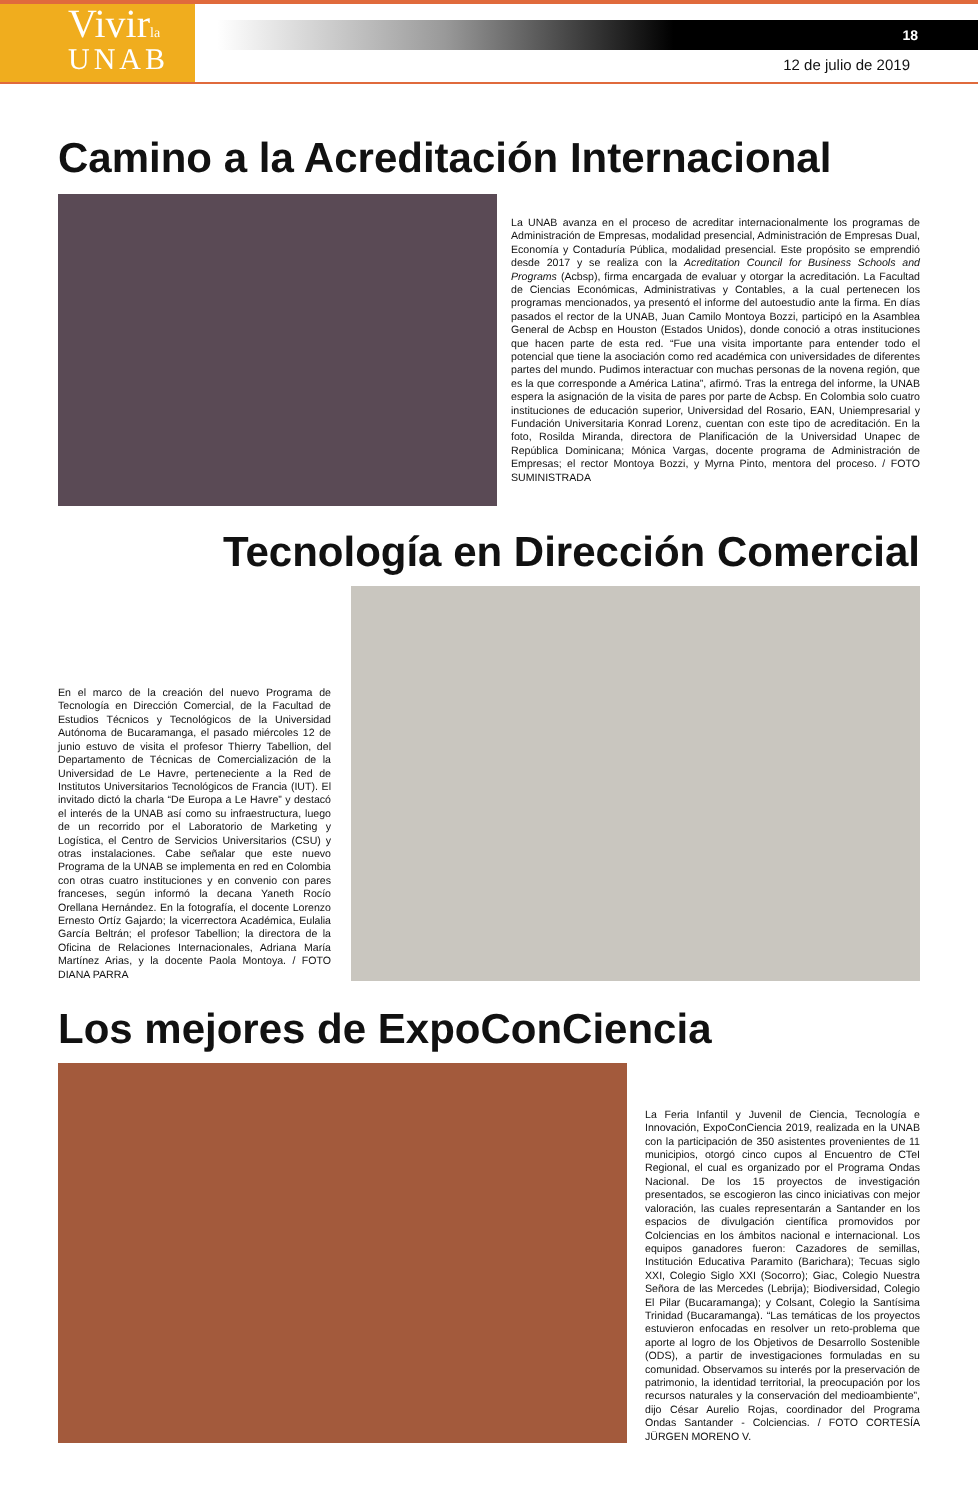Vivirla
UNAB
18
12 de julio de 2019
Camino a la Acreditación Internacional
La UNAB avanza en el proceso de acreditar internacionalmente los programas de Administración de Empresas, modalidad presencial, Administración de Empresas Dual, Economía y Contaduría Pública, modalidad presencial. Este propósito se emprendió desde 2017 y se realiza con la Acreditation Council for Business Schools and Programs (Acbsp), firma encargada de evaluar y otorgar la acreditación. La Facultad de Ciencias Económicas, Administrativas y Contables, a la cual pertenecen los programas mencionados, ya presentó el informe del autoestudio ante la firma. En días pasados el rector de la UNAB, Juan Camilo Montoya Bozzi, participó en la Asamblea General de Acbsp en Houston (Estados Unidos), donde conoció a otras instituciones que hacen parte de esta red. “Fue una visita importante para entender todo el potencial que tiene la asociación como red académica con universidades de diferentes partes del mundo. Pudimos interactuar con muchas personas de la novena región, que es la que corresponde a América Latina”, afirmó. Tras la entrega del informe, la UNAB espera la asignación de la visita de pares por parte de Acbsp. En Colombia solo cuatro instituciones de educación superior, Universidad del Rosario, EAN, Uniempresarial y Fundación Universitaria Konrad Lorenz, cuentan con este tipo de acreditación. En la foto, Rosilda Miranda, directora de Planificación de la Universidad Unapec de República Dominicana; Mónica Vargas, docente programa de Administración de Empresas; el rector Montoya Bozzi, y Myrna Pinto, mentora del proceso. / FOTO SUMINISTRADA
Tecnología en Dirección Comercial
En el marco de la creación del nuevo Programa de Tecnología en Dirección Comercial, de la Facultad de Estudios Técnicos y Tecnológicos de la Universidad Autónoma de Bucaramanga, el pasado miércoles 12 de junio estuvo de visita el profesor Thierry Tabellion, del Departamento de Técnicas de Comercialización de la Universidad de Le Havre, perteneciente a la Red de Institutos Universitarios Tecnológicos de Francia (IUT). El invitado dictó la charla “De Europa a Le Havre” y destacó el interés de la UNAB así como su infraestructura, luego de un recorrido por el Laboratorio de Marketing y Logística, el Centro de Servicios Universitarios (CSU) y otras instalaciones. Cabe señalar que este nuevo Programa de la UNAB se implementa en red en Colombia con otras cuatro instituciones y en convenio con pares franceses, según informó la decana Yaneth Rocío Orellana Hernández. En la fotografía, el docente Lorenzo Ernesto Ortíz Gajardo; la vicerrectora Académica, Eulalia García Beltrán; el profesor Tabellion; la directora de la Oficina de Relaciones Internacionales, Adriana María Martínez Arias, y la docente Paola Montoya. / FOTO DIANA PARRA
Los mejores de ExpoConCiencia
La Feria Infantil y Juvenil de Ciencia, Tecnología e Innovación, ExpoConCiencia 2019, realizada en la UNAB con la participación de 350 asistentes provenientes de 11 municipios, otorgó cinco cupos al Encuentro de CTeI Regional, el cual es organizado por el Programa Ondas Nacional. De los 15 proyectos de investigación presentados, se escogieron las cinco iniciativas con mejor valoración, las cuales representarán a Santander en los espacios de divulgación científica promovidos por Colciencias en los ámbitos nacional e internacional. Los equipos ganadores fueron: Cazadores de semillas, Institución Educativa Paramito (Barichara); Tecuas siglo XXI, Colegio Siglo XXI (Socorro); Giac, Colegio Nuestra Señora de las Mercedes (Lebrija); Biodiversidad, Colegio El Pilar (Bucaramanga); y Colsant, Colegio la Santísima Trinidad (Bucaramanga). “Las temáticas de los proyectos estuvieron enfocadas en resolver un reto-problema que aporte al logro de los Objetivos de Desarrollo Sostenible (ODS), a partir de investigaciones formuladas en su comunidad. Observamos su interés por la preservación de patrimonio, la identidad territorial, la preocupación por los recursos naturales y la conservación del medioambiente”, dijo César Aurelio Rojas, coordinador del Programa Ondas Santander - Colciencias. / FOTO CORTESÍA JÜRGEN MORENO V.